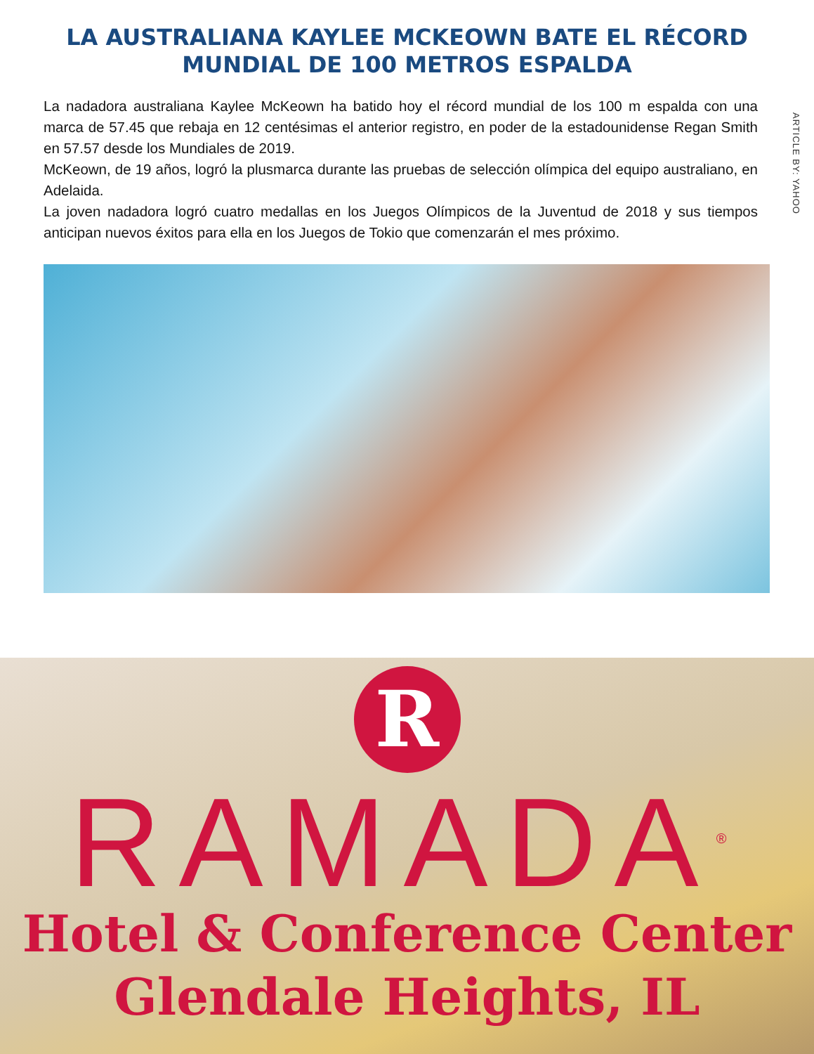LA AUSTRALIANA KAYLEE MCKEOWN BATE EL RÉCORD MUNDIAL DE 100 METROS ESPALDA
La nadadora australiana Kaylee McKeown ha batido hoy el récord mundial de los 100 m espalda con una marca de 57.45 que rebaja en 12 centésimas el anterior registro, en poder de la estadounidense Regan Smith en 57.57 desde los Mundiales de 2019.
McKeown, de 19 años, logró la plusmarca durante las pruebas de selección olímpica del equipo australiano, en Adelaida.
La joven nadadora logró cuatro medallas en los Juegos Olímpicos de la Juventud de 2018 y sus tiempos anticipan nuevos éxitos para ella en los Juegos de Tokio que comenzarán el mes próximo.
ARTICLE BY: YAHOO
R
RAMADA<sup>®</sup>
Hotel & Conference Center
Glendale Heights, IL